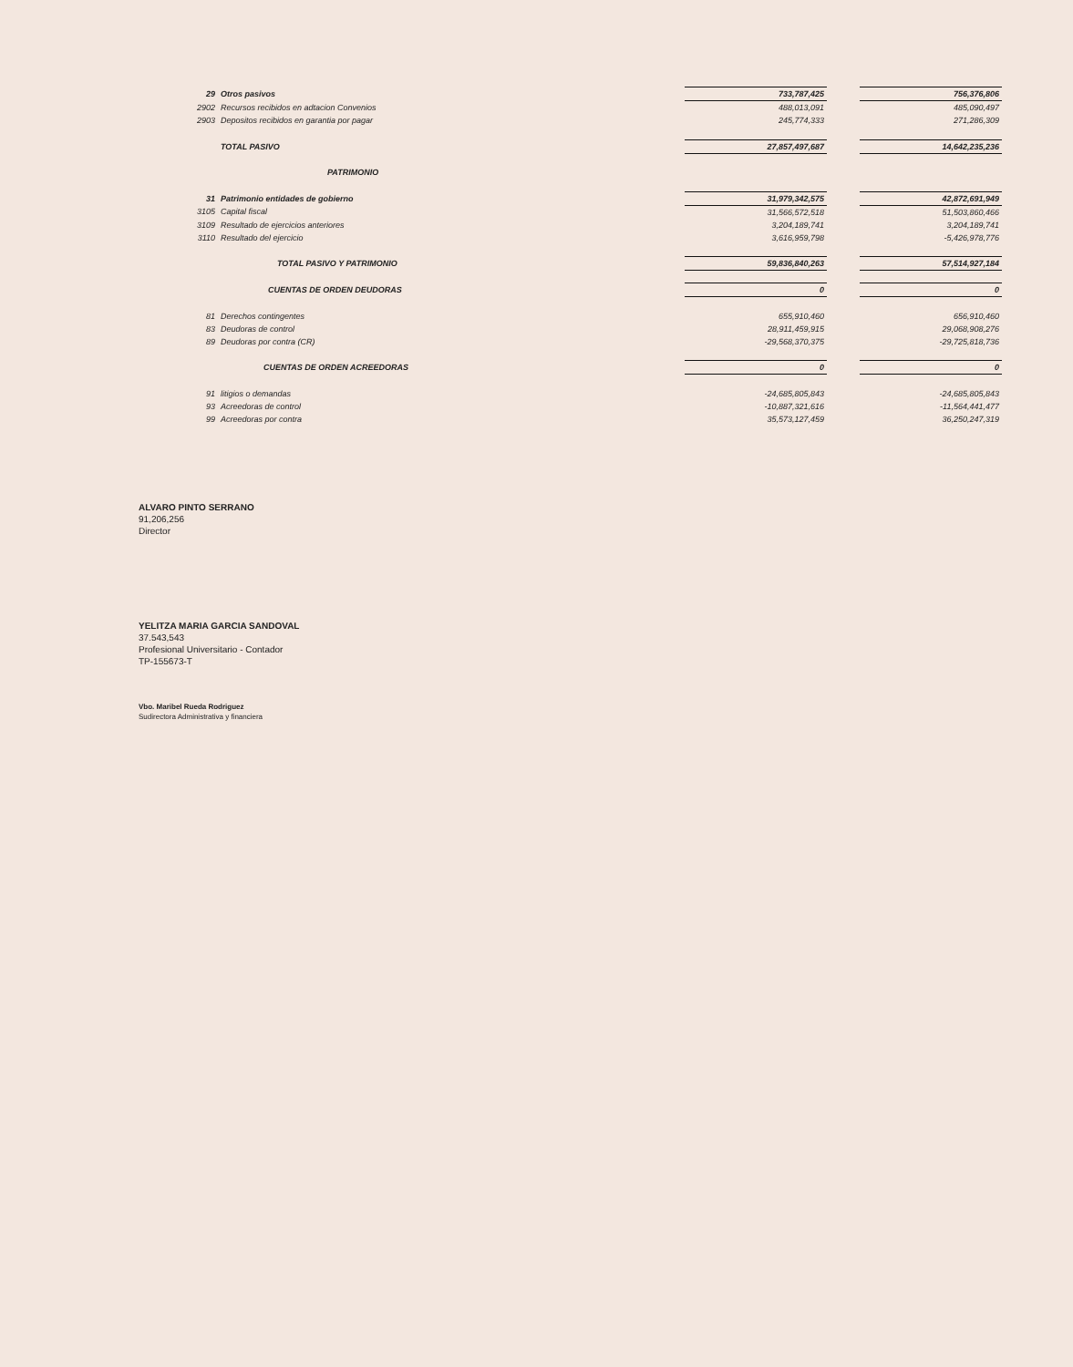| 29 | Otros pasivos | | 733,787,425 | | 756,376,806 |
| 2902 | Recursos recibidos en adtacion Convenios | | 488,013,091 | | 485,090,497 |
| 2903 | Depositos recibidos en garantia por pagar | | 245,774,333 | | 271,286,309 |
| | TOTAL PASIVO | | 27,857,497,687 | | 14,642,235,236 |
| | PATRIMONIO | | | | |
| 31 | Patrimonio entidades de gobierno | | 31,979,342,575 | | 42,872,691,949 |
| 3105 | Capital fiscal | | 31,566,572,518 | | 51,503,860,466 |
| 3109 | Resultado de ejercicios anteriores | | 3,204,189,741 | | 3,204,189,741 |
| 3110 | Resultado del ejercicio | | 3,616,959,798 | | -5,426,978,776 |
| | TOTAL PASIVO Y PATRIMONIO | | 59,836,840,263 | | 57,514,927,184 |
| | CUENTAS DE ORDEN DEUDORAS | | 0 | | 0 |
| 81 | Derechos contingentes | | 655,910,460 | | 656,910,460 |
| 83 | Deudoras de control | | 28,911,459,915 | | 29,068,908,276 |
| 89 | Deudoras por contra (CR) | | -29,568,370,375 | | -29,725,818,736 |
| | CUENTAS DE ORDEN ACREEDORAS | | 0 | | 0 |
| 91 | litigios o demandas | | -24,685,805,843 | | -24,685,805,843 |
| 93 | Acreedoras de control | | -10,887,321,616 | | -11,564,441,477 |
| 99 | Acreedoras por contra | | 35,573,127,459 | | 36,250,247,319 |
ALVARO PINTO SERRANO
91,206,256
Director
YELITZA MARIA GARCIA SANDOVAL
37.543,543
Profesional Universitario - Contador
TP-155673-T
Vbo. Maribel Rueda Rodriguez
Sudirectora Administrativa y financiera